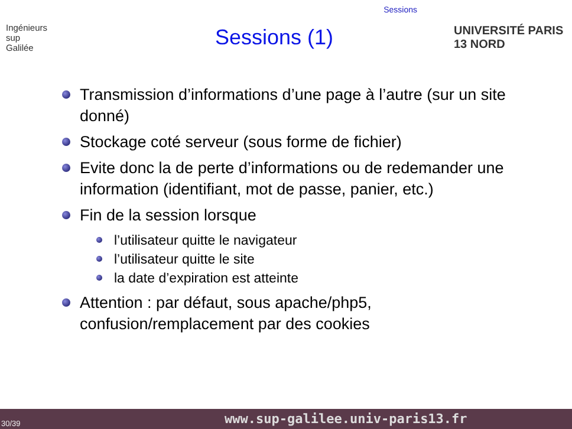Sessions
Ingénieurs
sup
Galilée
Sessions (1)
UNIVERSITÉ PARIS 13 NORD
Transmission d’informations d’une page à l’autre (sur un site donné)
Stockage coté serveur (sous forme de fichier)
Evite donc la de perte d’informations ou de redemander une information (identifiant, mot de passe, panier, etc.)
Fin de la session lorsque
l’utilisateur quitte le navigateur
l’utilisateur quitte le site
la date d’expiration est atteinte
Attention : par défaut, sous apache/php5, confusion/remplacement par des cookies
30/39 www.sup-galilee.univ-paris13.fr